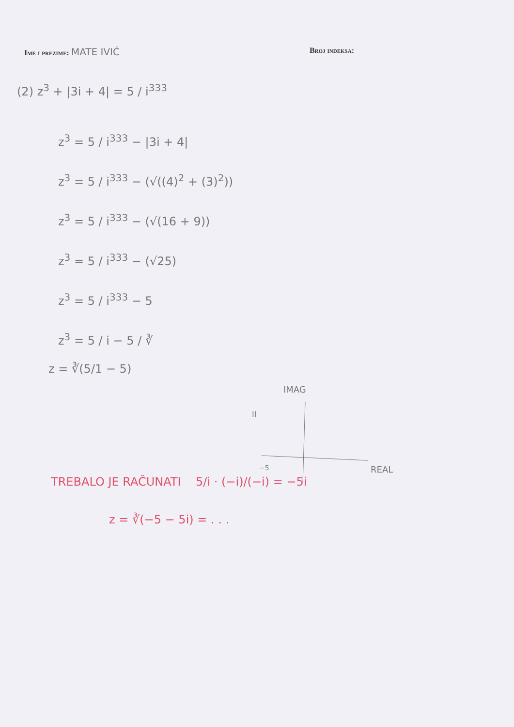Ime i prezime: MATE IVIĆ
Broj indeksa:
(2) z<sup>3</sup> + |3i + 4| = 5 / i<sup>333</sup>
z<sup>3</sup> = 5 / i<sup>333</sup> − |3i + 4|
z<sup>3</sup> = 5 / i<sup>333</sup> − (√((4)<sup>2</sup> + (3)<sup>2</sup>))
z<sup>3</sup> = 5 / i<sup>333</sup> − (√(16 + 9))
z<sup>3</sup> = 5 / i<sup>333</sup> − (√25)
z<sup>3</sup> = 5 / i<sup>333</sup> − 5
z<sup>3</sup> = 5 / i − 5 / ∛
z = ∛(5/1 − 5)
IMAG
REAL
−5
II
TREBALO JE RAČUNATI 5/i · (−i)/(−i) = −5i
z = ∛(−5 − 5i) = . . .